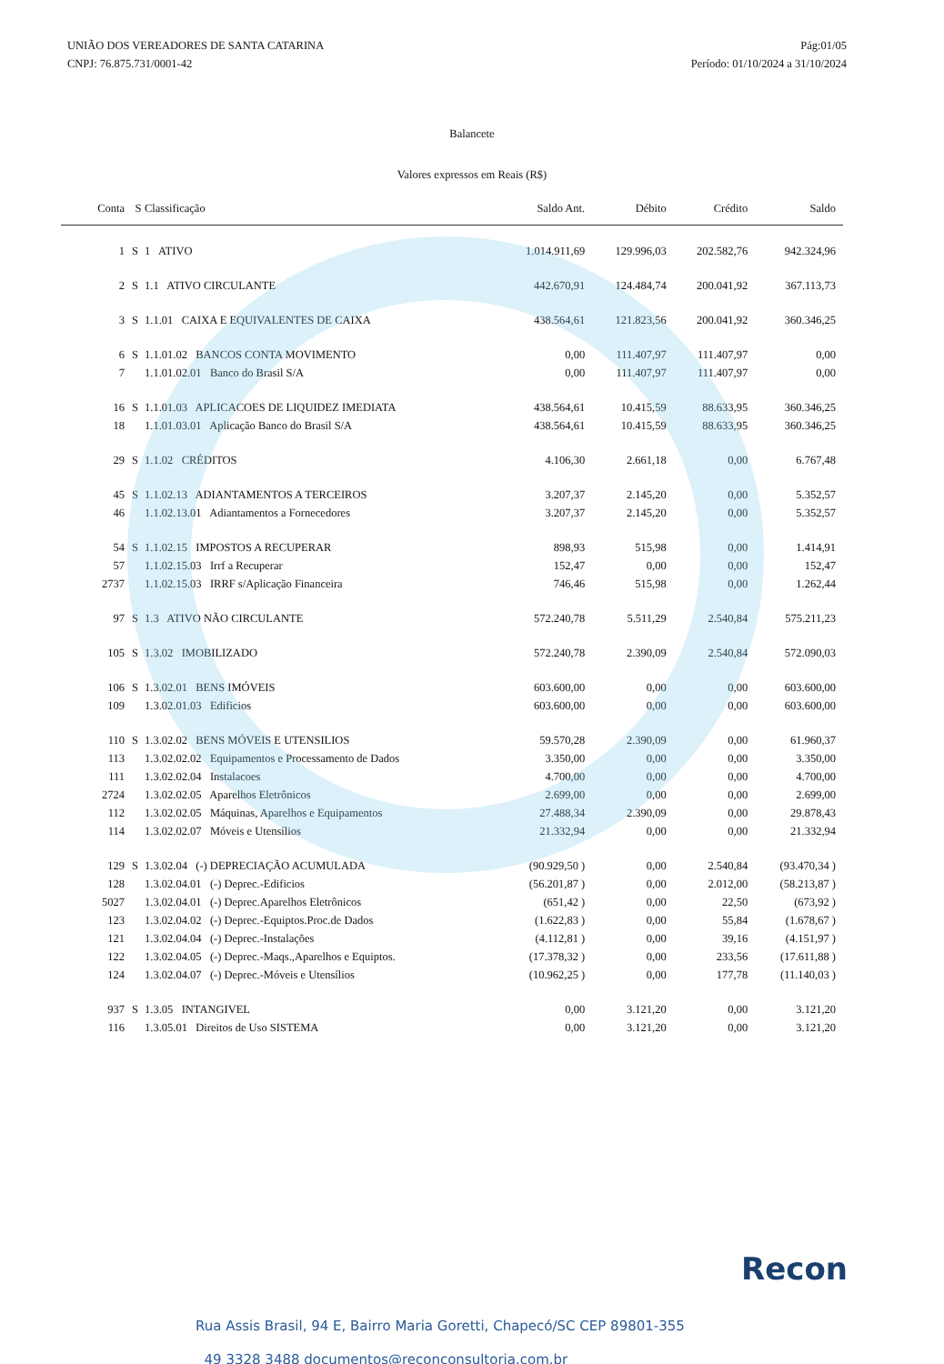UNIÃO DOS VEREADORES DE SANTA CATARINA
CNPJ: 76.875.731/0001-42
Pág:01/05
Período: 01/10/2024 a 31/10/2024
Balancete
Valores expressos em Reais (R$)
| Conta | S | Classificação | Saldo Ant. | Débito | Crédito | Saldo |
| --- | --- | --- | --- | --- | --- | --- |
| 1 | S | 1 ATIVO | 1.014.911,69 | 129.996,03 | 202.582,76 | 942.324,96 |
| 2 | S | 1.1 ATIVO CIRCULANTE | 442.670,91 | 124.484,74 | 200.041,92 | 367.113,73 |
| 3 | S | 1.1.01 CAIXA E EQUIVALENTES DE CAIXA | 438.564,61 | 121.823,56 | 200.041,92 | 360.346,25 |
| 6 | S | 1.1.01.02 BANCOS CONTA MOVIMENTO | 0,00 | 111.407,97 | 111.407,97 | 0,00 |
| 7 | | 1.1.01.02.01 Banco do Brasil S/A | 0,00 | 111.407,97 | 111.407,97 | 0,00 |
| 16 | S | 1.1.01.03 APLICACOES DE LIQUIDEZ IMEDIATA | 438.564,61 | 10.415,59 | 88.633,95 | 360.346,25 |
| 18 | | 1.1.01.03.01 Aplicação Banco do Brasil S/A | 438.564,61 | 10.415,59 | 88.633,95 | 360.346,25 |
| 29 | S | 1.1.02 CRÉDITOS | 4.106,30 | 2.661,18 | 0,00 | 6.767,48 |
| 45 | S | 1.1.02.13 ADIANTAMENTOS A TERCEIROS | 3.207,37 | 2.145,20 | 0,00 | 5.352,57 |
| 46 | | 1.1.02.13.01 Adiantamentos a Fornecedores | 3.207,37 | 2.145,20 | 0,00 | 5.352,57 |
| 54 | S | 1.1.02.15 IMPOSTOS A RECUPERAR | 898,93 | 515,98 | 0,00 | 1.414,91 |
| 57 | | 1.1.02.15.03 Irrf a Recuperar | 152,47 | 0,00 | 0,00 | 152,47 |
| 2737 | | 1.1.02.15.03 IRRF s/Aplicação Financeira | 746,46 | 515,98 | 0,00 | 1.262,44 |
| 97 | S | 1.3 ATIVO NÃO CIRCULANTE | 572.240,78 | 5.511,29 | 2.540,84 | 575.211,23 |
| 105 | S | 1.3.02 IMOBILIZADO | 572.240,78 | 2.390,09 | 2.540,84 | 572.090,03 |
| 106 | S | 1.3.02.01 BENS IMÓVEIS | 603.600,00 | 0,00 | 0,00 | 603.600,00 |
| 109 | | 1.3.02.01.03 Edificios | 603.600,00 | 0,00 | 0,00 | 603.600,00 |
| 110 | S | 1.3.02.02 BENS MÓVEIS E UTENSILIOS | 59.570,28 | 2.390,09 | 0,00 | 61.960,37 |
| 113 | | 1.3.02.02.02 Equipamentos e Processamento de Dados | 3.350,00 | 0,00 | 0,00 | 3.350,00 |
| 111 | | 1.3.02.02.04 Instalacoes | 4.700,00 | 0,00 | 0,00 | 4.700,00 |
| 2724 | | 1.3.02.02.05 Aparelhos Eletrônicos | 2.699,00 | 0,00 | 0,00 | 2.699,00 |
| 112 | | 1.3.02.02.05 Máquinas, Aparelhos e Equipamentos | 27.488,34 | 2.390,09 | 0,00 | 29.878,43 |
| 114 | | 1.3.02.02.07 Móveis e Utensílios | 21.332,94 | 0,00 | 0,00 | 21.332,94 |
| 129 | S | 1.3.02.04 (-) DEPRECIAÇÃO ACUMULADA | (90.929,50 ) | 0,00 | 2.540,84 | (93.470,34 ) |
| 128 | | 1.3.02.04.01 (-) Deprec.-Edificios | (56.201,87 ) | 0,00 | 2.012,00 | (58.213,87 ) |
| 5027 | | 1.3.02.04.01 (-) Deprec.Aparelhos Eletrônicos | (651,42 ) | 0,00 | 22,50 | (673,92 ) |
| 123 | | 1.3.02.04.02 (-) Deprec.-Equiptos.Proc.de Dados | (1.622,83 ) | 0,00 | 55,84 | (1.678,67 ) |
| 121 | | 1.3.02.04.04 (-) Deprec.-Instalações | (4.112,81 ) | 0,00 | 39,16 | (4.151,97 ) |
| 122 | | 1.3.02.04.05 (-) Deprec.-Maqs.,Aparelhos e Equiptos. | (17.378,32 ) | 0,00 | 233,56 | (17.611,88 ) |
| 124 | | 1.3.02.04.07 (-) Deprec.-Móveis e Utensílios | (10.962,25 ) | 0,00 | 177,78 | (11.140,03 ) |
| 937 | S | 1.3.05 INTANGIVEL | 0,00 | 3.121,20 | 0,00 | 3.121,20 |
| 116 | | 1.3.05.01 Direitos de Uso SISTEMA | 0,00 | 3.121,20 | 0,00 | 3.121,20 |
Recon
Rua Assis Brasil, 94 E, Bairro Maria Goretti, Chapecó/SC CEP 89801-355
49 3328 3488 documentos@reconconsultoria.com.br